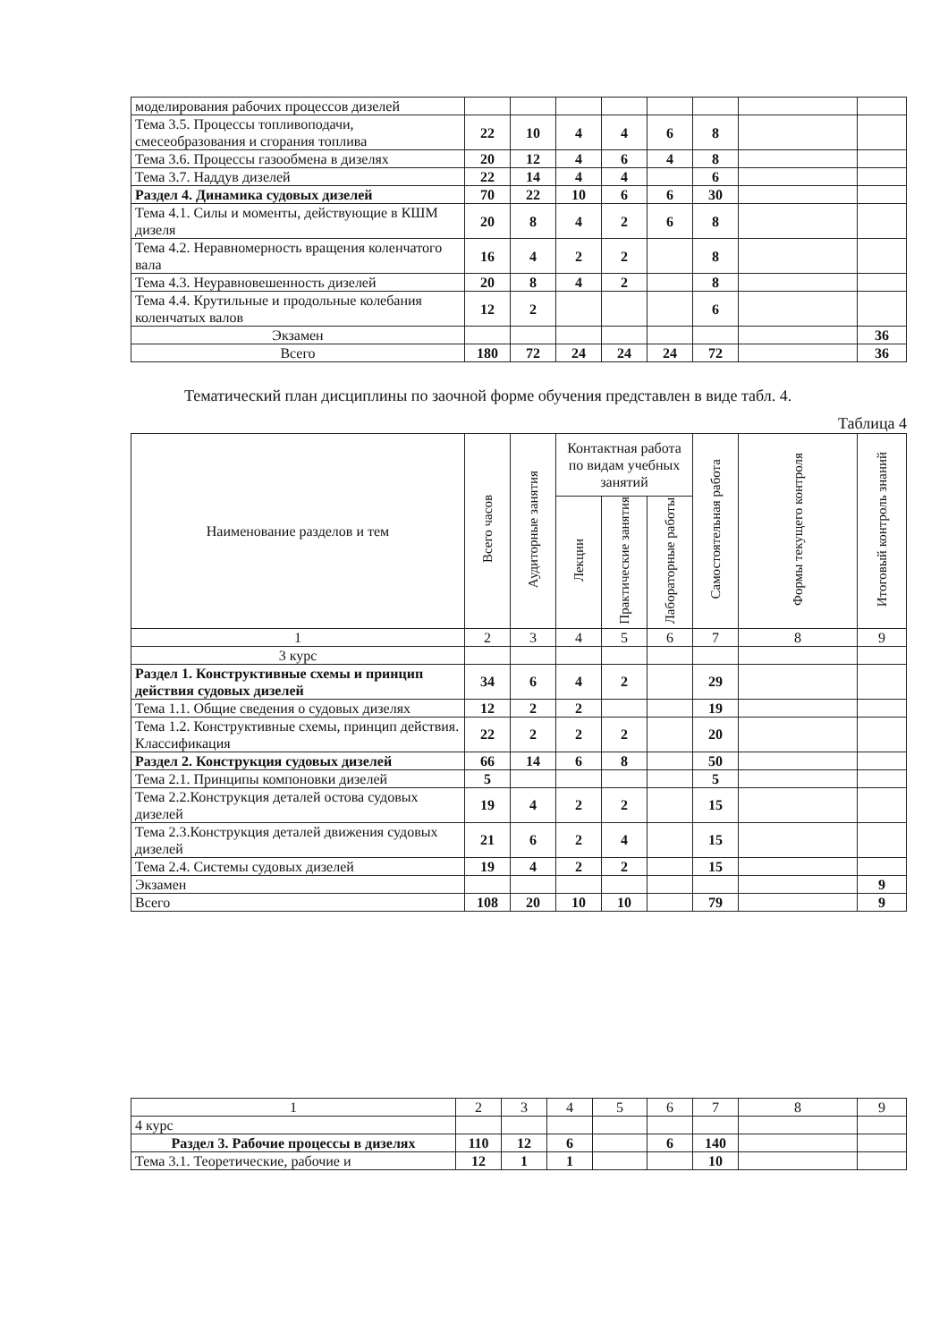| моделирования рабочих процессов дизелей | | | | | | | | |
| Тема 3.5. Процессы топливоподачи, смесеобразования и сгорания топлива | 22 | 10 | 4 | 4 | 6 | 8 | | |
| Тема 3.6. Процессы газообмена в дизелях | 20 | 12 | 4 | 6 | 4 | 8 | | |
| Тема 3.7. Наддув дизелей | 22 | 14 | 4 | 4 | | 6 | | |
| Раздел 4. Динамика судовых дизелей | 70 | 22 | 10 | 6 | 6 | 30 | | |
| Тема 4.1. Силы и моменты, действующие в КШМ дизеля | 20 | 8 | 4 | 2 | 6 | 8 | | |
| Тема 4.2. Неравномерность вращения коленчатого вала | 16 | 4 | 2 | 2 | | 8 | | |
| Тема 4.3. Неуравновешенность дизелей | 20 | 8 | 4 | 2 | | 8 | | |
| Тема 4.4. Крутильные и продольные колебания коленчатых валов | 12 | 2 | | | | 6 | | |
| Экзамен | | | | | | | | 36 |
| Всего | 180 | 72 | 24 | 24 | 24 | 72 | | 36 |
Тематический план дисциплины по заочной форме обучения представлен в виде табл. 4.
Таблица 4
| Наименование разделов и тем | Всего часов | Аудиторные занятия | Контактная работа по видам учебных занятий | | | Самостоятельная работа | Формы текущего контроля | Итоговый контроль знаний |
| --- | --- | --- | --- | --- | --- | --- | --- | --- |
| | | | Лекции | Практические занятия | Лабораторные работы | | | |
| 1 | 2 | 3 | 4 | 5 | 6 | 7 | 8 | 9 |
| 3 курс | | | | | | | | |
| Раздел 1. Конструктивные схемы и принцип действия судовых дизелей | 34 | 6 | 4 | 2 | | 29 | | |
| Тема 1.1. Общие сведения о судовых дизелях | 12 | 2 | 2 | | | 19 | | |
| Тема 1.2. Конструктивные схемы, принцип действия. Классификация | 22 | 2 | 2 | 2 | | 20 | | |
| Раздел 2. Конструкция судовых дизелей | 66 | 14 | 6 | 8 | | 50 | | |
| Тема 2.1. Принципы компоновки дизелей | 5 | | | | | 5 | | |
| Тема 2.2.Конструкция деталей остова судовых дизелей | 19 | 4 | 2 | 2 | | 15 | | |
| Тема 2.3.Конструкция деталей движения судовых дизелей | 21 | 6 | 2 | 4 | | 15 | | |
| Тема 2.4. Системы судовых дизелей | 19 | 4 | 2 | 2 | | 15 | | |
| Экзамен | | | | | | | | 9 |
| Всего | 108 | 20 | 10 | 10 | | 79 | | 9 |
| 1 | 2 | 3 | 4 | 5 | 6 | 7 | 8 | 9 |
| 4 курс | | | | | | | | |
| Раздел 3. Рабочие процессы в дизелях | 110 | 12 | 6 | | 6 | 140 | | |
| Тема 3.1. Теоретические, рабочие и | 12 | 1 | 1 | | | 10 | | |